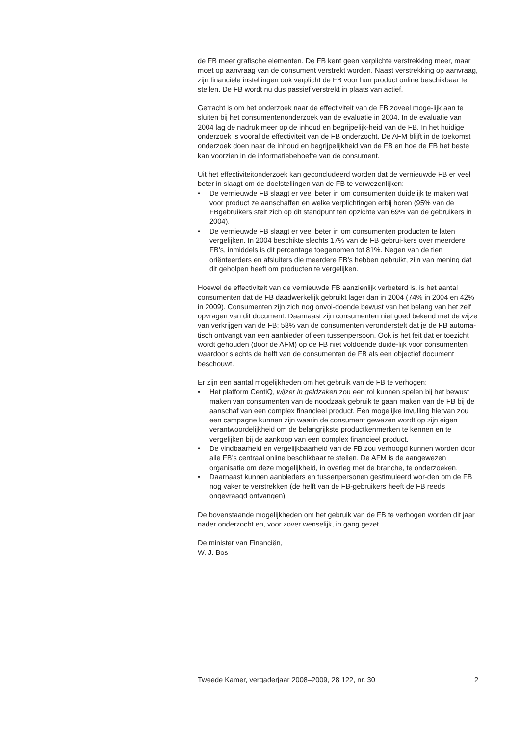de FB meer grafische elementen. De FB kent geen verplichte verstrekking meer, maar moet op aanvraag van de consument verstrekt worden. Naast verstrekking op aanvraag, zijn financiële instellingen ook verplicht de FB voor hun product online beschikbaar te stellen. De FB wordt nu dus passief verstrekt in plaats van actief.
Getracht is om het onderzoek naar de effectiviteit van de FB zoveel moge-lijk aan te sluiten bij het consumentenonderzoek van de evaluatie in 2004. In de evaluatie van 2004 lag de nadruk meer op de inhoud en begrijpelijk-heid van de FB. In het huidige onderzoek is vooral de effectiviteit van de FB onderzocht. De AFM blijft in de toekomst onderzoek doen naar de inhoud en begrijpelijkheid van de FB en hoe de FB het beste kan voorzien in de informatiebehoefte van de consument.
Uit het effectiviteitonderzoek kan geconcludeerd worden dat de vernieuwde FB er veel beter in slaagt om de doelstellingen van de FB te verwezenlijken:
• De vernieuwde FB slaagt er veel beter in om consumenten duidelijk te maken wat voor product ze aanschaffen en welke verplichtingen erbij horen (95% van de FBgebruikers stelt zich op dit standpunt ten opzichte van 69% van de gebruikers in 2004).
• De vernieuwde FB slaagt er veel beter in om consumenten producten te laten vergelijken. In 2004 beschikte slechts 17% van de FB gebrui-kers over meerdere FB’s, inmiddels is dit percentage toegenomen tot 81%. Negen van de tien oriënteerders en afsluiters die meerdere FB’s hebben gebruikt, zijn van mening dat dit geholpen heeft om producten te vergelijken.
Hoewel de effectiviteit van de vernieuwde FB aanzienlijk verbeterd is, is het aantal consumenten dat de FB daadwerkelijk gebruikt lager dan in 2004 (74% in 2004 en 42% in 2009). Consumenten zijn zich nog onvol-doende bewust van het belang van het zelf opvragen van dit document. Daarnaast zijn consumenten niet goed bekend met de wijze van verkrijgen van de FB; 58% van de consumenten veronderstelt dat je de FB automa-tisch ontvangt van een aanbieder of een tussenpersoon. Ook is het feit dat er toezicht wordt gehouden (door de AFM) op de FB niet voldoende duide-lijk voor consumenten waardoor slechts de helft van de consumenten de FB als een objectief document beschouwt.
Er zijn een aantal mogelijkheden om het gebruik van de FB te verhogen:
• Het platform CentiQ, wijzer in geldzaken zou een rol kunnen spelen bij het bewust maken van consumenten van de noodzaak gebruik te gaan maken van de FB bij de aanschaf van een complex financieel product. Een mogelijke invulling hiervan zou een campagne kunnen zijn waarin de consument gewezen wordt op zijn eigen verantwoordelijkheid om de belangrijkste productkenmerken te kennen en te vergelijken bij de aankoop van een complex financieel product.
• De vindbaarheid en vergelijkbaarheid van de FB zou verhoogd kunnen worden door alle FB’s centraal online beschikbaar te stellen. De AFM is de aangewezen organisatie om deze mogelijkheid, in overleg met de branche, te onderzoeken.
• Daarnaast kunnen aanbieders en tussenpersonen gestimuleerd wor-den om de FB nog vaker te verstrekken (de helft van de FB-gebruikers heeft de FB reeds ongevraagd ontvangen).
De bovenstaande mogelijkheden om het gebruik van de FB te verhogen worden dit jaar nader onderzocht en, voor zover wenselijk, in gang gezet.
De minister van Financiën,
W. J. Bos
Tweede Kamer, vergaderjaar 2008–2009, 28 122, nr. 30 2